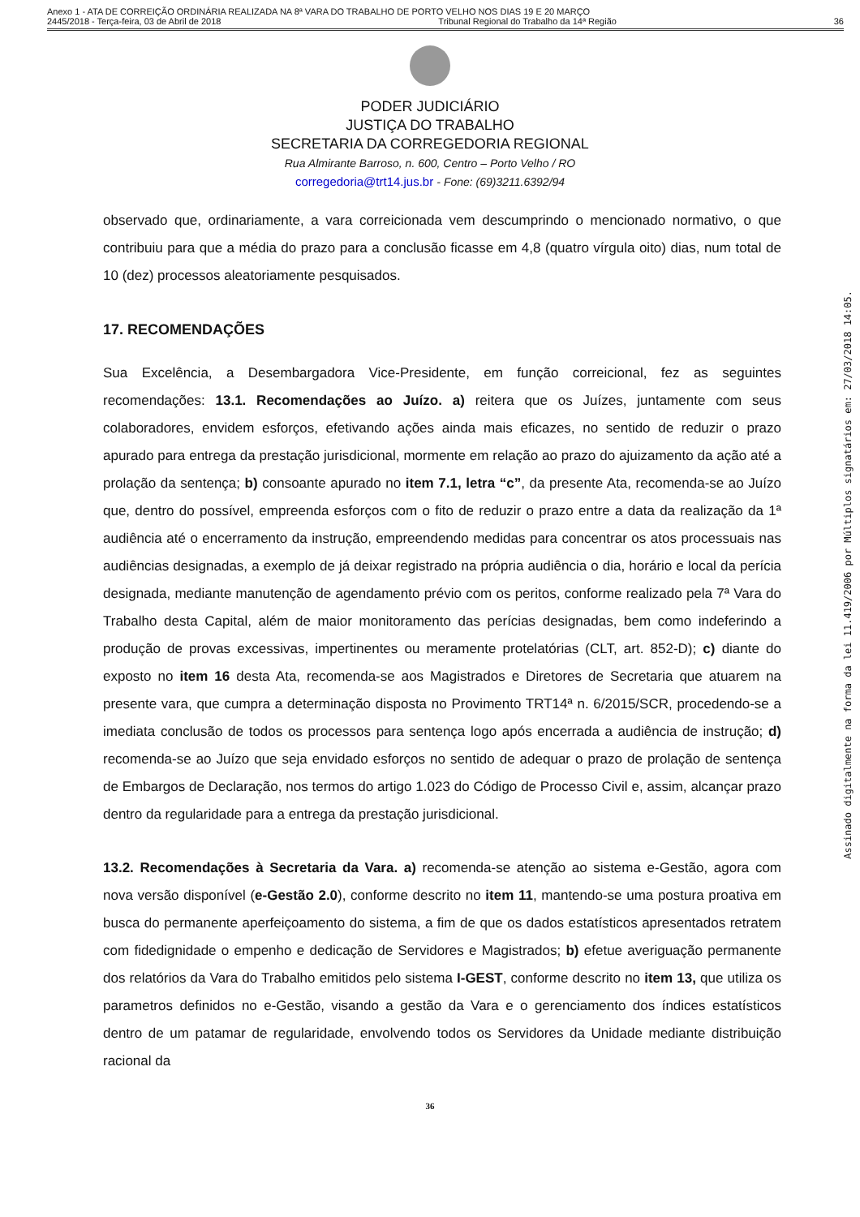Anexo 1 - ATA DE CORREIÇÃO ORDINÁRIA REALIZADA NA 8ª VARA DO TRABALHO DE PORTO VELHO NOS DIAS 19 E 20 MARÇO
2445/2018 - Terça-feira, 03 de Abril de 2018 Tribunal Regional do Trabalho da 14ª Região 36
PODER JUDICIÁRIO
JUSTIÇA DO TRABALHO
SECRETARIA DA CORREGEDORIA REGIONAL
Rua Almirante Barroso, n. 600, Centro – Porto Velho / RO
corregedoria@trt14.jus.br - Fone: (69)3211.6392/94
observado que, ordinariamente, a vara correicionada vem descumprindo o mencionado normativo, o que contribuiu para que a média do prazo para a conclusão ficasse em 4,8 (quatro vírgula oito) dias, num total de 10 (dez) processos aleatoriamente pesquisados.
17. RECOMENDAÇÕES
Sua Excelência, a Desembargadora Vice-Presidente, em função correicional, fez as seguintes recomendações: 13.1. Recomendações ao Juízo. a) reitera que os Juízes, juntamente com seus colaboradores, envidem esforços, efetivando ações ainda mais eficazes, no sentido de reduzir o prazo apurado para entrega da prestação jurisdicional, mormente em relação ao prazo do ajuizamento da ação até a prolação da sentença; b) consoante apurado no item 7.1, letra “c”, da presente Ata, recomenda-se ao Juízo que, dentro do possível, empreenda esforços com o fito de reduzir o prazo entre a data da realização da 1ª audiência até o encerramento da instrução, empreendendo medidas para concentrar os atos processuais nas audiências designadas, a exemplo de já deixar registrado na própria audiência o dia, horário e local da perícia designada, mediante manutenção de agendamento prévio com os peritos, conforme realizado pela 7ª Vara do Trabalho desta Capital, além de maior monitoramento das perícias designadas, bem como indeferindo a produção de provas excessivas, impertinentes ou meramente protelatórias (CLT, art. 852-D); c) diante do exposto no item 16 desta Ata, recomenda-se aos Magistrados e Diretores de Secretaria que atuarem na presente vara, que cumpra a determinação disposta no Provimento TRT14ª n. 6/2015/SCR, procedendo-se a imediata conclusão de todos os processos para sentença logo após encerrada a audiência de instrução; d) recomenda-se ao Juízo que seja envidado esforços no sentido de adequar o prazo de prolação de sentença de Embargos de Declaração, nos termos do artigo 1.023 do Código de Processo Civil e, assim, alcançar prazo dentro da regularidade para a entrega da prestação jurisdicional.
13.2. Recomendações à Secretaria da Vara. a) recomenda-se atenção ao sistema e-Gestão, agora com nova versão disponível (e-Gestão 2.0), conforme descrito no item 11, mantendo-se uma postura proativa em busca do permanente aperfeiçoamento do sistema, a fim de que os dados estatísticos apresentados retratem com fidedignidade o empenho e dedicação de Servidores e Magistrados; b) efetue averiguação permanente dos relatórios da Vara do Trabalho emitidos pelo sistema I-GEST, conforme descrito no item 13, que utiliza os parametros definidos no e-Gestão, visando a gestão da Vara e o gerenciamento dos índices estatísticos dentro de um patamar de regularidade, envolvendo todos os Servidores da Unidade mediante distribuição racional da
36
Assinado digitalmente na forma da lei 11.419/2006 por Múltiplos signatários em: 27/03/2018 14:05.